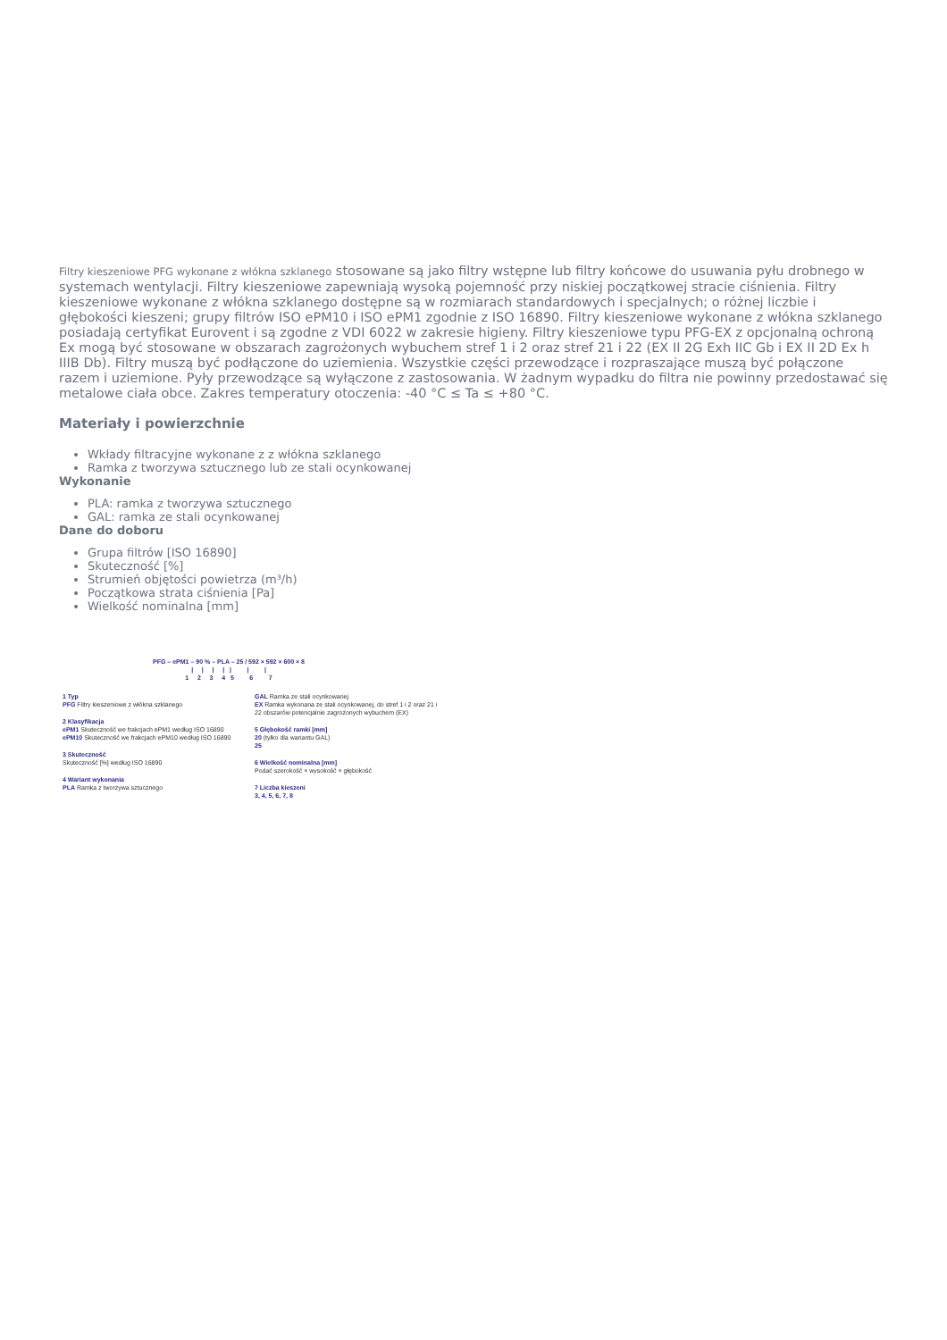Filtry kieszeniowe PFG wykonane z włókna szklanego stosowane są jako filtry wstępne lub filtry końcowe do usuwania pyłu drobnego w systemach wentylacji. Filtry kieszeniowe zapewniają wysoką pojemność przy niskiej początkowej stracie ciśnienia. Filtry kieszeniowe wykonane z włókna szklanego dostępne są w rozmiarach standardowych i specjalnych; o różnej liczbie i głębokości kieszeni; grupy filtrów ISO ePM10 i ISO ePM1 zgodnie z ISO 16890. Filtry kieszeniowe wykonane z włókna szklanego posiadają certyfikat Eurovent i są zgodne z VDI 6022 w zakresie higieny. Filtry kieszeniowe typu PFG-EX z opcjonalną ochroną Ex mogą być stosowane w obszarach zagrożonych wybuchem stref 1 i 2 oraz stref 21 i 22 (EX II 2G Exh IIC Gb i EX II 2D Ex h IIIB Db). Filtry muszą być podłączone do uziemienia. Wszystkie części przewodzące i rozpraszające muszą być połączone razem i uziemione. Pyły przewodzące są wyłączone z zastosowania. W żadnym wypadku do filtra nie powinny przedostawać się metalowe ciała obce. Zakres temperatury otoczenia: -40 °C ≤ Ta ≤ +80 °C.
Materiały i powierzchnie
Wkłady filtracyjne wykonane z z włókna szklanego
Ramka z tworzywa sztucznego lub ze stali ocynkowanej
Wykonanie
PLA: ramka z tworzywa sztucznego
GAL: ramka ze stali ocynkowanej
Dane do doboru
Grupa filtrów [ISO 16890]
Skuteczność [%]
Strumień objętości powietrza (m³/h)
Początkowa strata ciśnienia [Pa]
Wielkość nominalna [mm]
PFG – ePM1 – 90 % – PLA – 25 / 592 × 592 × 600 × 8
| | | | | | |
1 2 3 4 5 6 7
1 Typ
PFG Filtry kieszeniowe z włókna szklanego
2 Klasyfikacja
ePM1 Skuteczność we frakcjach ePM1 według ISO 16890
ePM10 Skuteczność we frakcjach ePM10 według ISO 16890
3 Skuteczność
Skuteczność [%] według ISO 16890
4 Wariant wykonania
PLA Ramka z tworzywa sztucznego
GAL Ramka ze stali ocynkowanej
EX Ramka wykonana ze stali ocynkowanej, do stref 1 i 2 oraz 21 i 22 obszarów potencjalnie zagrożonych wybuchem (EX)
5 Głębokość ramki [mm]
20 (tylko dla wariantu GAL)
25
6 Wielkość nominalna [mm]
Podać szerokość × wysokość × głębokość
7 Liczba kieszeni
3, 4, 5, 6, 7, 8